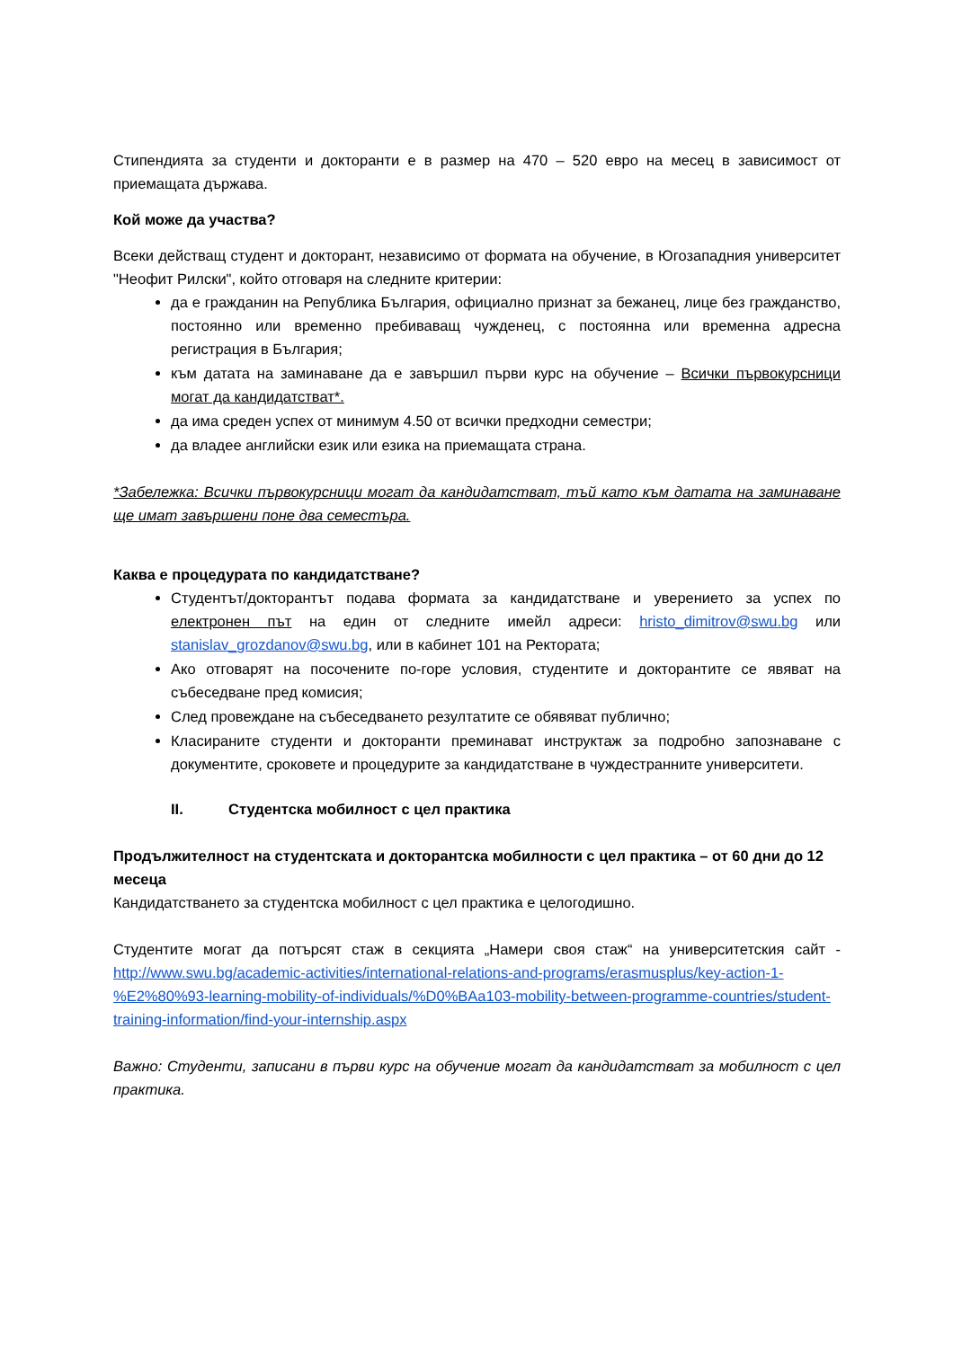Стипендията за студенти и докторанти е в размер на 470 – 520 евро на месец в зависимост от приемащата държава.
Кой може да участва?
Всеки действащ студент и докторант, независимо от формата на обучение, в Югозападния университет "Неофит Рилски", който отговаря на следните критерии:
да е гражданин на Република България, официално признат за бежанец, лице без гражданство, постоянно или временно пребиваващ чужденец, с постоянна или временна адресна регистрация в България;
към датата на заминаване да е завършил първи курс на обучение – Всички първокурсници могат да кандидатстват*.
да има среден успех от минимум 4.50 от всички предходни семестри;
да владее английски език или езика на приемащата страна.
*Забележка: Всички първокурсници могат да кандидатстват, тъй като към датата на заминаване ще имат завършени поне два семестъра.
Каква е процедурата по кандидатстване?
Студентът/докторантът подава формата за кандидатстване и уверението за успех по електронен път на един от следните имейл адреси: hristo_dimitrov@swu.bg или stanislav_grozdanov@swu.bg, или в кабинет 101 на Ректората;
Ако отговарят на посочените по-горе условия, студентите и докторантите се явяват на събеседване пред комисия;
След провеждане на събеседването резултатите се обявяват публично;
Класираните студенти и докторанти преминават инструктаж за подробно запознаване с документите, сроковете и процедурите за кандидатстване в чуждестранните университети.
II. Студентска мобилност с цел практика
Продължителност на студентската и докторантска мобилности с цел практика – от 60 дни до 12 месеца
Кандидатстването за студентска мобилност с цел практика е целогодишно.
Студентите могат да потърсят стаж в секцията „Намери своя стаж“ на университетския сайт - http://www.swu.bg/academic-activities/international-relations-and-programs/erasmusplus/key-action-1-%E2%80%93-learning-mobility-of-individuals/%D0%BAa103-mobility-between-programme-countries/student-training-information/find-your-internship.aspx
Важно: Студенти, записани в първи курс на обучение могат да кандидатстват за мобилност с цел практика.